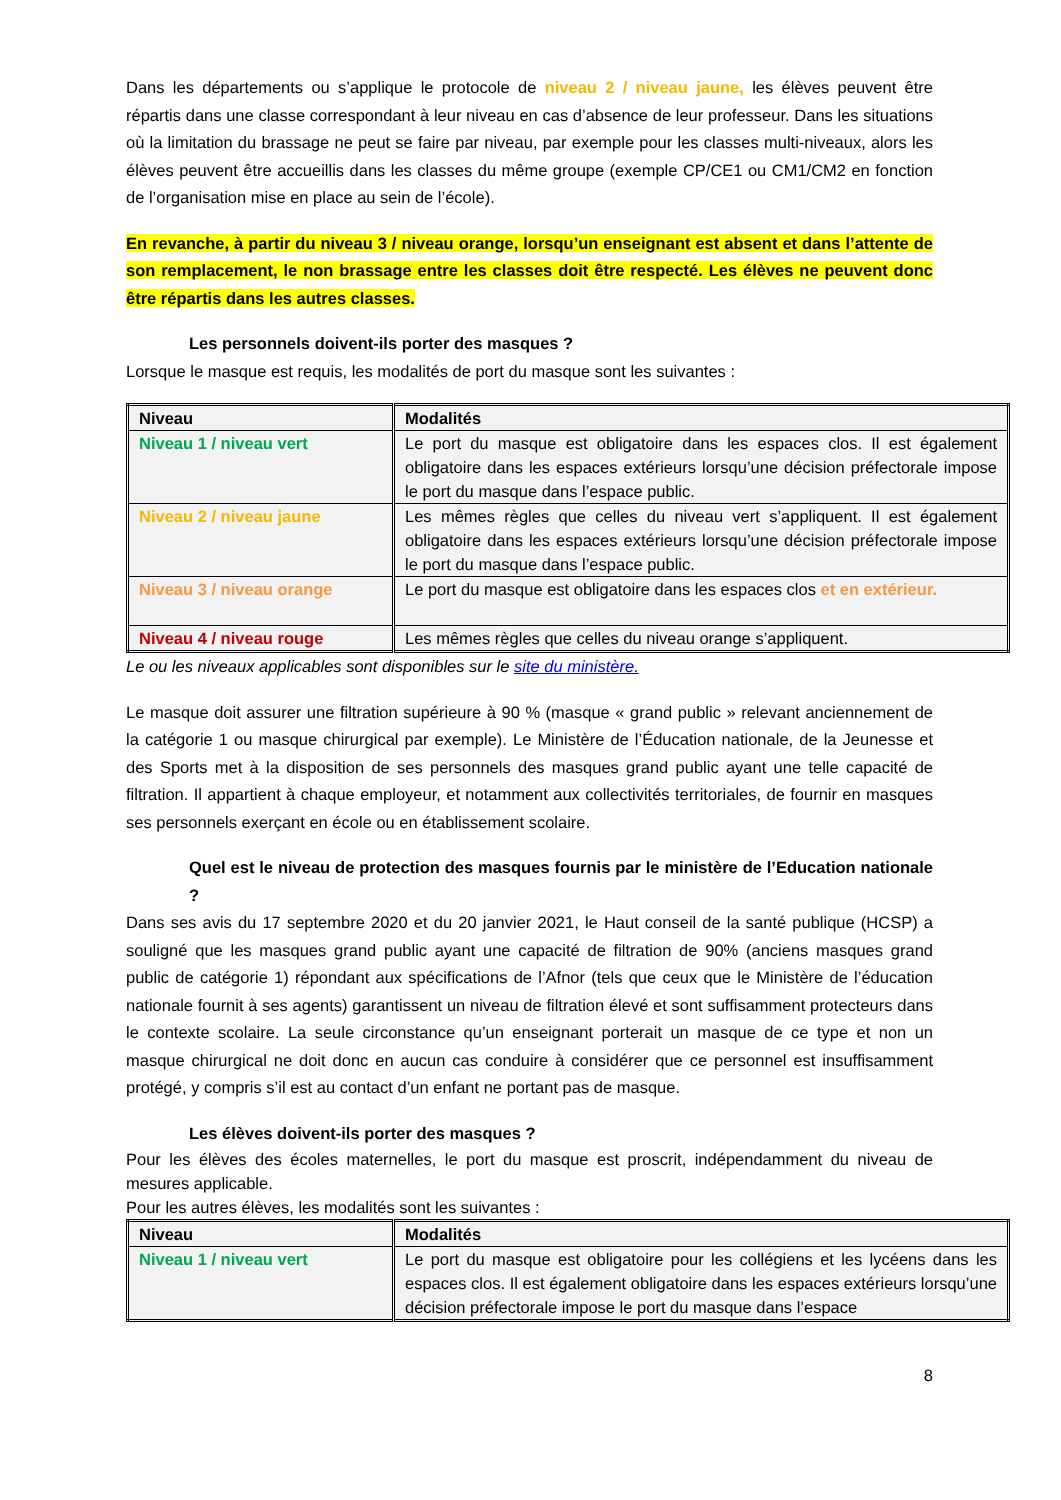Dans les départements ou s’applique le protocole de niveau 2 / niveau jaune, les élèves peuvent être répartis dans une classe correspondant à leur niveau en cas d’absence de leur professeur. Dans les situations où la limitation du brassage ne peut se faire par niveau, par exemple pour les classes multi-niveaux, alors les élèves peuvent être accueillis dans les classes du même groupe (exemple CP/CE1 ou CM1/CM2 en fonction de l’organisation mise en place au sein de l’école).
En revanche, à partir du niveau 3 / niveau orange, lorsqu’un enseignant est absent et dans l’attente de son remplacement, le non brassage entre les classes doit être respecté. Les élèves ne peuvent donc être répartis dans les autres classes.
Les personnels doivent-ils porter des masques ?
Lorsque le masque est requis, les modalités de port du masque sont les suivantes :
| Niveau | Modalités |
| --- | --- |
| Niveau 1 / niveau vert | Le port du masque est obligatoire dans les espaces clos. Il est également obligatoire dans les espaces extérieurs lorsqu’une décision préfectorale impose le port du masque dans l’espace public. |
| Niveau 2 / niveau jaune | Les mêmes règles que celles du niveau vert s’appliquent. Il est également obligatoire dans les espaces extérieurs lorsqu’une décision préfectorale impose le port du masque dans l’espace public. |
| Niveau 3 / niveau orange | Le port du masque est obligatoire dans les espaces clos et en extérieur. |
| Niveau 4 / niveau rouge | Les mêmes règles que celles du niveau orange s’appliquent. |
Le ou les niveaux applicables sont disponibles sur le site du ministère.
Le masque doit assurer une filtration supérieure à 90 % (masque « grand public » relevant anciennement de la catégorie 1 ou masque chirurgical par exemple). Le Ministère de l’Éducation nationale, de la Jeunesse et des Sports met à la disposition de ses personnels des masques grand public ayant une telle capacité de filtration. Il appartient à chaque employeur, et notamment aux collectivités territoriales, de fournir en masques ses personnels exerçant en école ou en établissement scolaire.
Quel est le niveau de protection des masques fournis par le ministère de l’Education nationale ?
Dans ses avis du 17 septembre 2020 et du 20 janvier 2021, le Haut conseil de la santé publique (HCSP) a souligné que les masques grand public ayant une capacité de filtration de 90% (anciens masques grand public de catégorie 1) répondant aux spécifications de l’Afnor (tels que ceux que le Ministère de l’éducation nationale fournit à ses agents) garantissent un niveau de filtration élevé et sont suffisamment protecteurs dans le contexte scolaire. La seule circonstance qu’un enseignant porterait un masque de ce type et non un masque chirurgical ne doit donc en aucun cas conduire à considérer que ce personnel est insuffisamment protégé, y compris s’il est au contact d’un enfant ne portant pas de masque.
Les élèves doivent-ils porter des masques ?
Pour les élèves des écoles maternelles, le port du masque est proscrit, indépendamment du niveau de mesures applicable.
Pour les autres élèves, les modalités sont les suivantes :
| Niveau | Modalités |
| --- | --- |
| Niveau 1 / niveau vert | Le port du masque est obligatoire pour les collégiens et les lycéens dans les espaces clos. Il est également obligatoire dans les espaces extérieurs lorsqu’une décision préfectorale impose le port du masque dans l’espace |
8